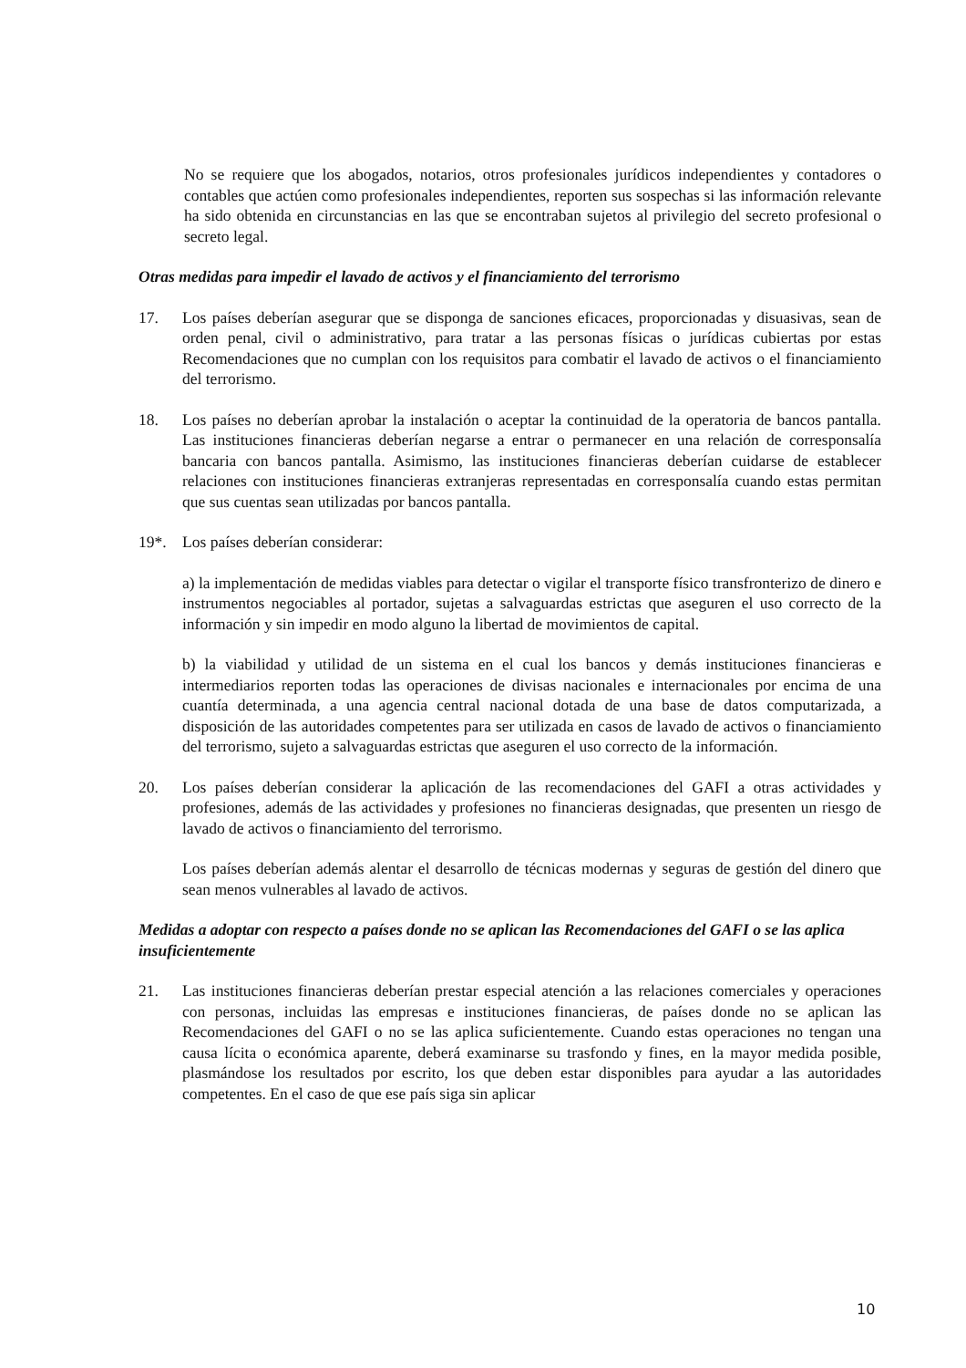No se requiere que los abogados, notarios, otros profesionales jurídicos independientes y contadores o contables que actúen como profesionales independientes, reporten sus sospechas si las información relevante ha sido obtenida en circunstancias en las que se encontraban sujetos al privilegio del secreto profesional o secreto legal.
Otras medidas para impedir el lavado de activos y el financiamiento del terrorismo
17. Los países deberían asegurar que se disponga de sanciones eficaces, proporcionadas y disuasivas, sean de orden penal, civil o administrativo, para tratar a las personas físicas o jurídicas cubiertas por estas Recomendaciones que no cumplan con los requisitos para combatir el lavado de activos o el financiamiento del terrorismo.
18. Los países no deberían aprobar la instalación o aceptar la continuidad de la operatoria de bancos pantalla. Las instituciones financieras deberían negarse a entrar o permanecer en una relación de corresponsalía bancaria con bancos pantalla. Asimismo, las instituciones financieras deberían cuidarse de establecer relaciones con instituciones financieras extranjeras representadas en corresponsalía cuando estas permitan que sus cuentas sean utilizadas por bancos pantalla.
19*. Los países deberían considerar:
a) la implementación de medidas viables para detectar o vigilar el transporte físico transfronterizo de dinero e instrumentos negociables al portador, sujetas a salvaguardas estrictas que aseguren el uso correcto de la información y sin impedir en modo alguno la libertad de movimientos de capital.
b) la viabilidad y utilidad de un sistema en el cual los bancos y demás instituciones financieras e intermediarios reporten todas las operaciones de divisas nacionales e internacionales por encima de una cuantía determinada, a una agencia central nacional dotada de una base de datos computarizada, a disposición de las autoridades competentes para ser utilizada en casos de lavado de activos o financiamiento del terrorismo, sujeto a salvaguardas estrictas que aseguren el uso correcto de la información.
20. Los países deberían considerar la aplicación de las recomendaciones del GAFI a otras actividades y profesiones, además de las actividades y profesiones no financieras designadas, que presenten un riesgo de lavado de activos o financiamiento del terrorismo.
Los países deberían además alentar el desarrollo de técnicas modernas y seguras de gestión del dinero que sean menos vulnerables al lavado de activos.
Medidas a adoptar con respecto a países donde no se aplican las Recomendaciones del GAFI o se las aplica insuficientemente
21. Las instituciones financieras deberían prestar especial atención a las relaciones comerciales y operaciones con personas, incluidas las empresas e instituciones financieras, de países donde no se aplican las Recomendaciones del GAFI o no se las aplica suficientemente. Cuando estas operaciones no tengan una causa lícita o económica aparente, deberá examinarse su trasfondo y fines, en la mayor medida posible, plasmándose los resultados por escrito, los que deben estar disponibles para ayudar a las autoridades competentes. En el caso de que ese país siga sin aplicar
10